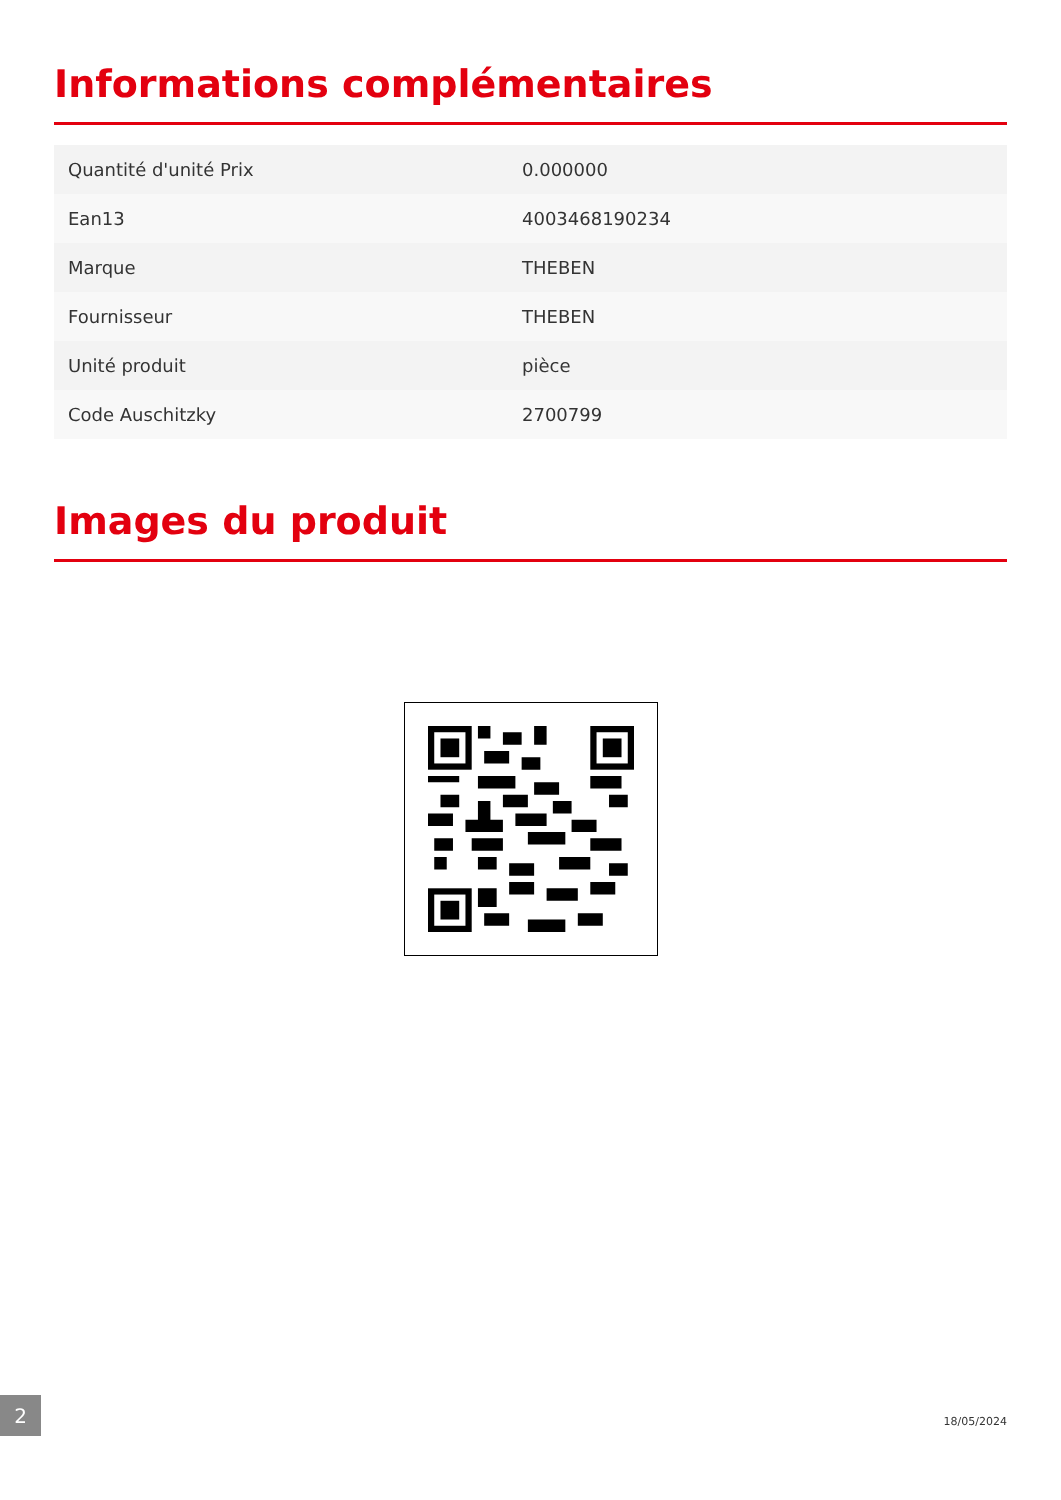Informations complémentaires
| Quantité d'unité Prix | 0.000000 |
| Ean13 | 4003468190234 |
| Marque | THEBEN |
| Fournisseur | THEBEN |
| Unité produit | pièce |
| Code Auschitzky | 2700799 |
Images du produit
2
18/05/2024